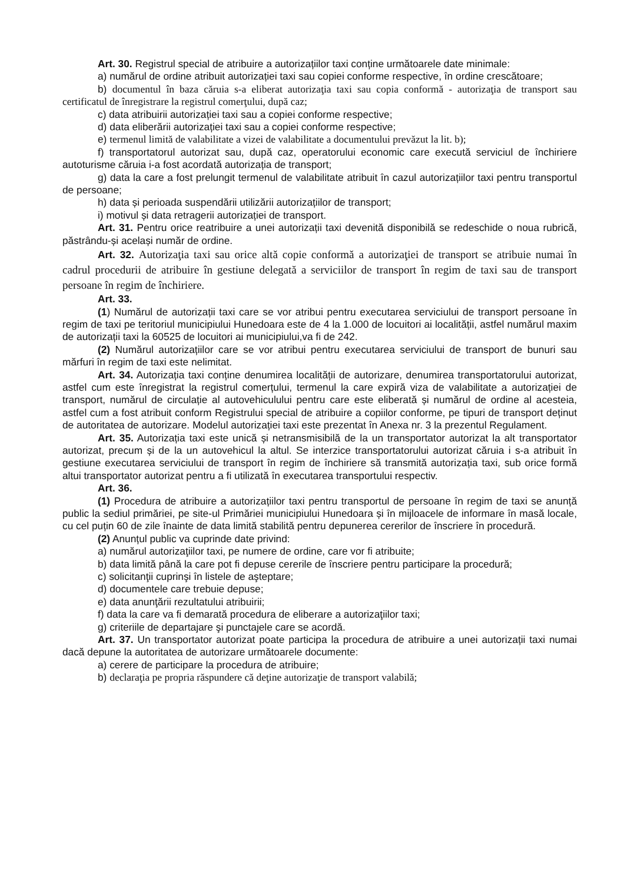Art. 30. Registrul special de atribuire a autorizațiilor taxi conține următoarele date minimale:
a) numărul de ordine atribuit autorizației taxi sau copiei conforme respective, în ordine crescătoare;
b) documentul în baza căruia s-a eliberat autorizaţia taxi sau copia conformă - autorizaţia de transport sau certificatul de înregistrare la registrul comerţului, după caz;
c) data atribuirii autorizației taxi sau a copiei conforme respective;
d) data eliberării autorizației taxi sau a copiei conforme respective;
e) termenul limită de valabilitate a vizei de valabilitate a documentului prevăzut la lit. b);
f) transportatorul autorizat sau, după caz, operatorului economic care execută serviciul de închiriere autoturisme căruia i-a fost acordată autorizația de transport;
g) data la care a fost prelungit termenul de valabilitate atribuit în cazul autorizațiilor taxi pentru transportul de persoane;
h) data și perioada suspendării utilizării autorizațiilor de transport;
i) motivul și data retragerii autorizației de transport.
Art. 31. Pentru orice reatribuire a unei autorizații taxi devenită disponibilă se redeschide o noua rubrică, păstrându-și același număr de ordine.
Art. 32. Autorizaţia taxi sau orice altă copie conformă a autorizaţiei de transport se atribuie numai în cadrul procedurii de atribuire în gestiune delegată a serviciilor de transport în regim de taxi sau de transport persoane în regim de închiriere.
Art. 33.
(1) Numărul de autorizații taxi care se vor atribui pentru executarea serviciului de transport persoane în regim de taxi pe teritoriul municipiului Hunedoara este de 4 la 1.000 de locuitori ai localității, astfel numărul maxim de autorizații taxi la 60525 de locuitori ai municipiului,va fi de 242.
(2) Numărul autorizațiilor care se vor atribui pentru executarea serviciului de transport de bunuri sau mărfuri în regim de taxi este nelimitat.
Art. 34. Autorizația taxi conține denumirea localității de autorizare, denumirea transportatorului autorizat, astfel cum este înregistrat la registrul comerțului, termenul la care expiră viza de valabilitate a autorizației de transport, numărul de circulație al autovehiculului pentru care este eliberată și numărul de ordine al acesteia, astfel cum a fost atribuit conform Registrului special de atribuire a copiilor conforme, pe tipuri de transport deținut de autoritatea de autorizare. Modelul autorizației taxi este prezentat în Anexa nr. 3 la prezentul Regulament.
Art. 35. Autorizația taxi este unică și netransmisibilă de la un transportator autorizat la alt transportator autorizat, precum și de la un autovehicul la altul. Se interzice transportatorului autorizat căruia i s-a atribuit în gestiune executarea serviciului de transport în regim de închiriere să transmită autorizația taxi, sub orice formă altui transportator autorizat pentru a fi utilizată în executarea transportului respectiv.
Art. 36.
(1) Procedura de atribuire a autorizațiilor taxi pentru transportul de persoane în regim de taxi se anunță public la sediul primăriei, pe site-ul Primăriei municipiului Hunedoara și în mijloacele de informare în masă locale, cu cel puțin 60 de zile înainte de data limită stabilită pentru depunerea cererilor de înscriere în procedură.
(2) Anunțul public va cuprinde date privind:
a) numărul autorizaţiilor taxi, pe numere de ordine, care vor fi atribuite;
b) data limită până la care pot fi depuse cererile de înscriere pentru participare la procedură;
c) solicitanţii cuprinşi în listele de aşteptare;
d) documentele care trebuie depuse;
e) data anunţării rezultatului atribuirii;
f) data la care va fi demarată procedura de eliberare a autorizaţiilor taxi;
g) criteriile de departajare şi punctajele care se acordă.
Art. 37. Un transportator autorizat poate participa la procedura de atribuire a unei autorizații taxi numai dacă depune la autoritatea de autorizare următoarele documente:
a) cerere de participare la procedura de atribuire;
b) declaraţia pe propria răspundere că deţine autorizaţie de transport valabilă;